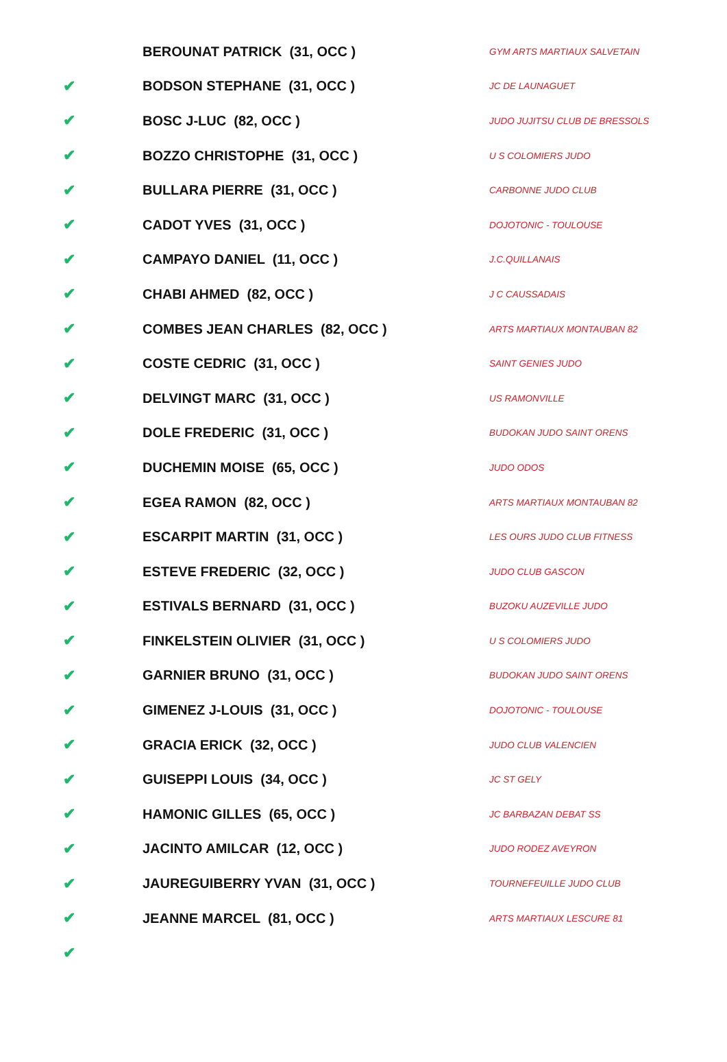| | BEROUNAT PATRICK (31, OCC ) | GYM ARTS MARTIAUX SALVETAIN |
| ✔ | BODSON STEPHANE (31, OCC ) | JC DE LAUNAGUET |
| ✔ | BOSC J-LUC (82, OCC ) | JUDO JUJITSU CLUB DE BRESSOLS |
| ✔ | BOZZO CHRISTOPHE (31, OCC ) | U S COLOMIERS JUDO |
| ✔ | BULLARA PIERRE (31, OCC ) | CARBONNE JUDO CLUB |
| ✔ | CADOT YVES (31, OCC ) | DOJOTONIC - TOULOUSE |
| ✔ | CAMPAYO DANIEL (11, OCC ) | J.C.QUILLANAIS |
| ✔ | CHABI AHMED (82, OCC ) | J C CAUSSADAIS |
| ✔ | COMBES JEAN CHARLES (82, OCC ) | ARTS MARTIAUX MONTAUBAN 82 |
| ✔ | COSTE CEDRIC (31, OCC ) | SAINT GENIES JUDO |
| ✔ | DELVINGT MARC (31, OCC ) | US RAMONVILLE |
| ✔ | DOLE FREDERIC (31, OCC ) | BUDOKAN JUDO SAINT ORENS |
| ✔ | DUCHEMIN MOISE (65, OCC ) | JUDO ODOS |
| ✔ | EGEA RAMON (82, OCC ) | ARTS MARTIAUX MONTAUBAN 82 |
| ✔ | ESCARPIT MARTIN (31, OCC ) | LES OURS JUDO CLUB FITNESS |
| ✔ | ESTEVE FREDERIC (32, OCC ) | JUDO CLUB GASCON |
| ✔ | ESTIVALS BERNARD (31, OCC ) | BUZOKU AUZEVILLE JUDO |
| ✔ | FINKELSTEIN OLIVIER (31, OCC ) | U S COLOMIERS JUDO |
| ✔ | GARNIER BRUNO (31, OCC ) | BUDOKAN JUDO SAINT ORENS |
| ✔ | GIMENEZ J-LOUIS (31, OCC ) | DOJOTONIC - TOULOUSE |
| ✔ | GRACIA ERICK (32, OCC ) | JUDO CLUB VALENCIEN |
| ✔ | GUISEPPI LOUIS (34, OCC ) | JC ST GELY |
| ✔ | HAMONIC GILLES (65, OCC ) | JC BARBAZAN DEBAT SS |
| ✔ | JACINTO AMILCAR (12, OCC ) | JUDO RODEZ AVEYRON |
| ✔ | JAUREGUIBERRY YVAN (31, OCC ) | TOURNEFEUILLE JUDO CLUB |
| ✔ | JEANNE MARCEL (81, OCC ) | ARTS MARTIAUX LESCURE 81 |
| ✔ | | |